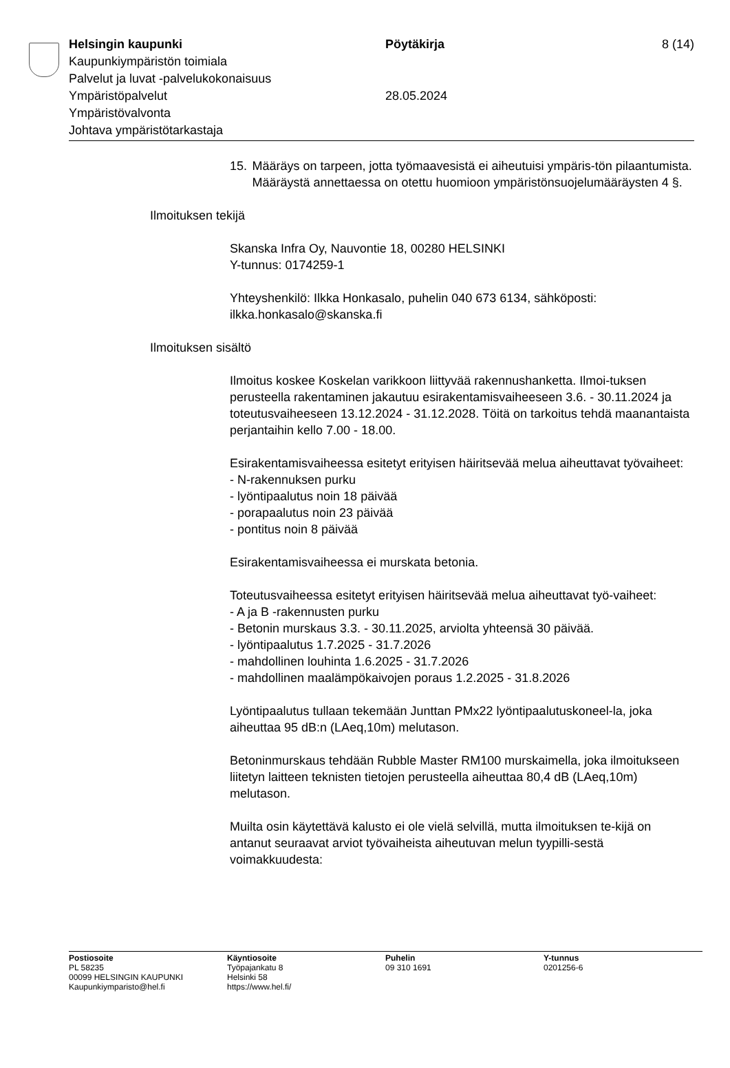Helsingin kaupunki Pöytäkirja 8 (14)
Kaupunkiympäristön toimiala
Palvelut ja luvat -palvelukokonaisuus
Ympäristöpalvelut 28.05.2024
Ympäristövalvonta
Johtava ympäristötarkastaja
15. Määräys on tarpeen, jotta työmaavesistä ei aiheutuisi ympäris-tön pilaantumista. Määräystä annettaessa on otettu huomioon ympäristönsuojelumääräysten 4 §.
Ilmoituksen tekijä
Skanska Infra Oy, Nauvontie 18, 00280 HELSINKI
Y-tunnus: 0174259-1
Yhteyshenkilö: Ilkka Honkasalo, puhelin 040 673 6134, sähköposti: ilkka.honkasalo@skanska.fi
Ilmoituksen sisältö
Ilmoitus koskee Koskelan varikkoon liittyvää rakennushanketta. Ilmoi-tuksen perusteella rakentaminen jakautuu esirakentamisvaiheeseen 3.6. - 30.11.2024 ja toteutusvaiheeseen 13.12.2024 - 31.12.2028. Töitä on tarkoitus tehdä maanantaista perjantaihin kello 7.00 - 18.00.
Esirakentamisvaiheessa esitetyt erityisen häiritsevää melua aiheuttavat työvaiheet:
- N-rakennuksen purku
- lyöntipaalutus noin 18 päivää
- porapaalutus noin 23 päivää
- pontitus noin 8 päivää
Esirakentamisvaiheessa ei murskata betonia.
Toteutusvaiheessa esitetyt erityisen häiritsevää melua aiheuttavat työ-vaiheet:
- A ja B -rakennusten purku
- Betonin murskaus 3.3. - 30.11.2025, arviolta yhteensä 30 päivää.
- lyöntipaalutus 1.7.2025 - 31.7.2026
- mahdollinen louhinta 1.6.2025 - 31.7.2026
- mahdollinen maalämpökaivojen poraus 1.2.2025 - 31.8.2026
Lyöntipaalutus tullaan tekemään Junttan PMx22 lyöntipaalutuskoneel-la, joka aiheuttaa 95 dB:n (LAeq,10m) melutason.
Betoninmurskaus tehdään Rubble Master RM100 murskaimella, joka ilmoitukseen liitetyn laitteen teknisten tietojen perusteella aiheuttaa 80,4 dB (LAeq,10m) melutason.
Muilta osin käytettävä kalusto ei ole vielä selvillä, mutta ilmoituksen te-kijä on antanut seuraavat arviot työvaiheista aiheutuvan melun tyypilli-sestä voimakkuudesta:
Postiosoite
PL 58235
00099 HELSINGIN KAUPUNKI
Kaupunkiymparisto@hel.fi
Käyntiosoite
Työpajankatu 8
Helsinki 58
https://www.hel.fi/
Puhelin
09 310 1691
Y-tunnus
0201256-6